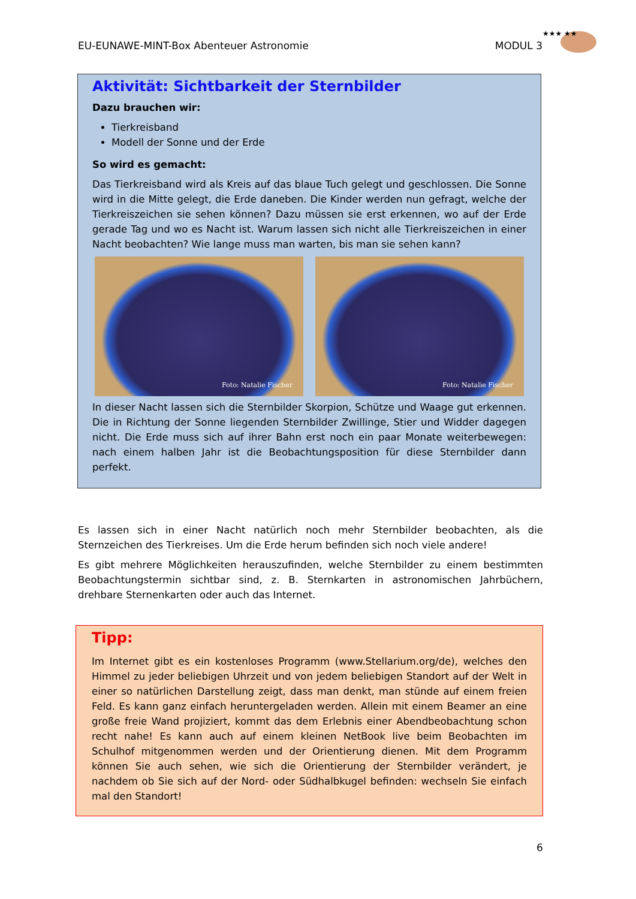EU-EUNAWE-MINT-Box Abenteuer Astronomie MODUL 3
★★★ ★★
Aktivität: Sichtbarkeit der Sternbilder
Dazu brauchen wir:
Tierkreisband
Modell der Sonne und der Erde
So wird es gemacht:
Das Tierkreisband wird als Kreis auf das blaue Tuch gelegt und geschlossen. Die Sonne wird in die Mitte gelegt, die Erde daneben. Die Kinder werden nun gefragt, welche der Tierkreiszeichen sie sehen können? Dazu müssen sie erst erkennen, wo auf der Erde gerade Tag und wo es Nacht ist. Warum lassen sich nicht alle Tierkreiszeichen in einer Nacht beobachten? Wie lange muss man warten, bis man sie sehen kann?
Foto: Natalie Fischer
Foto: Natalie Fischer
In dieser Nacht lassen sich die Sternbilder Skorpion, Schütze und Waage gut erkennen. Die in Richtung der Sonne liegenden Sternbilder Zwillinge, Stier und Widder dagegen nicht. Die Erde muss sich auf ihrer Bahn erst noch ein paar Monate weiterbewegen: nach einem halben Jahr ist die Beobachtungsposition für diese Sternbilder dann perfekt.
Es lassen sich in einer Nacht natürlich noch mehr Sternbilder beobachten, als die Sternzeichen des Tierkreises. Um die Erde herum befinden sich noch viele andere!
Es gibt mehrere Möglichkeiten herauszufinden, welche Sternbilder zu einem bestimmten Beobachtungstermin sichtbar sind, z. B. Sternkarten in astronomischen Jahrbüchern, drehbare Sternenkarten oder auch das Internet.
Tipp:
Im Internet gibt es ein kostenloses Programm (www.Stellarium.org/de), welches den Himmel zu jeder beliebigen Uhrzeit und von jedem beliebigen Standort auf der Welt in einer so natürlichen Darstellung zeigt, dass man denkt, man stünde auf einem freien Feld. Es kann ganz einfach heruntergeladen werden. Allein mit einem Beamer an eine große freie Wand projiziert, kommt das dem Erlebnis einer Abendbeobachtung schon recht nahe! Es kann auch auf einem kleinen NetBook live beim Beobachten im Schulhof mitgenommen werden und der Orientierung dienen. Mit dem Programm können Sie auch sehen, wie sich die Orientierung der Sternbilder verändert, je nachdem ob Sie sich auf der Nord- oder Südhalbkugel befinden: wechseln Sie einfach mal den Standort!
6